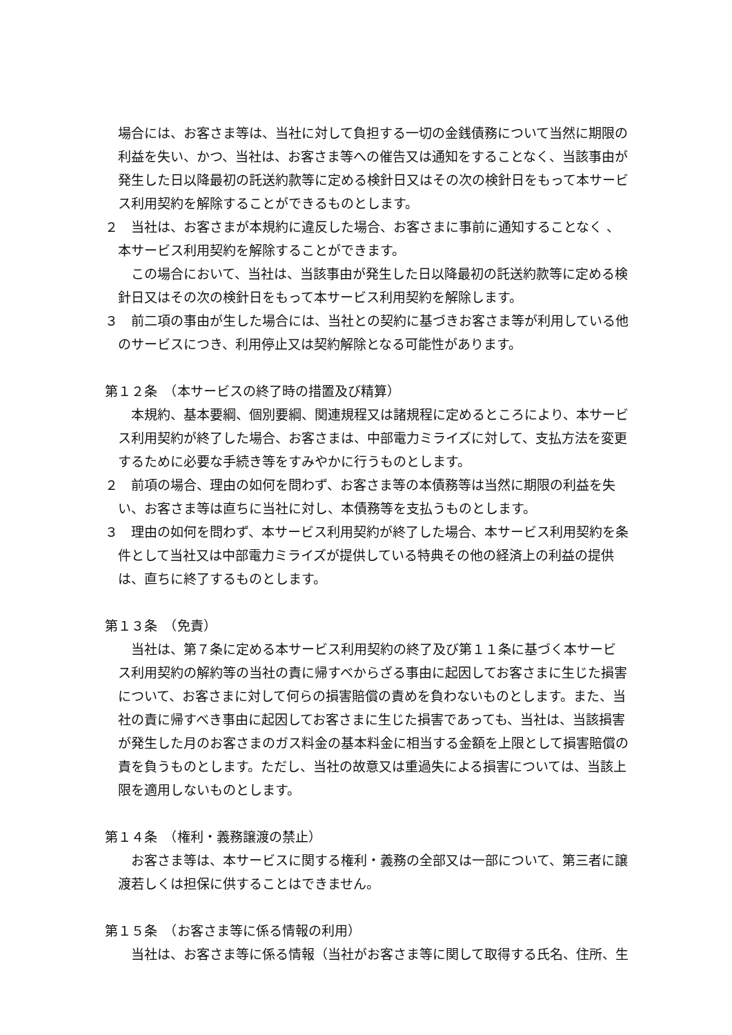場合には、お客さま等は、当社に対して負担する一切の金銭債務について当然に期限の利益を失い、かつ、当社は、お客さま等への催告又は通知をすることなく、当該事由が発生した日以降最初の託送約款等に定める検針日又はその次の検針日をもって本サービス利用契約を解除することができるものとします。
２　当社は、お客さまが本規約に違反した場合、お客さまに事前に通知することなく 、本サービス利用契約を解除することができます。
この場合において、当社は、当該事由が発生した日以降最初の託送約款等に定める検針日又はその次の検針日をもって本サービス利用契約を解除します。
３　前二項の事由が生した場合には、当社との契約に基づきお客さま等が利用している他のサービスにつき、利用停止又は契約解除となる可能性があります。
第１２条　（本サービスの終了時の措置及び精算）
本規約、基本要綱、個別要綱、関連規程又は諸規程に定めるところにより、本サービス利用契約が終了した場合、お客さまは、中部電力ミライズに対して、支払方法を変更するために必要な手続き等をすみやかに行うものとします。
２　前項の場合、理由の如何を問わず、お客さま等の本債務等は当然に期限の利益を失い、お客さま等は直ちに当社に対し、本債務等を支払うものとします。
３　理由の如何を問わず、本サービス利用契約が終了した場合、本サービス利用契約を条件として当社又は中部電力ミライズが提供している特典その他の経済上の利益の提供は、直ちに終了するものとします。
第１３条　（免責）
当社は、第７条に定める本サービス利用契約の終了及び第１１条に基づく本サービス利用契約の解約等の当社の責に帰すべからざる事由に起因してお客さまに生じた損害について、お客さまに対して何らの損害賠償の責めを負わないものとします。また、当社の責に帰すべき事由に起因してお客さまに生じた損害であっても、当社は、当該損害が発生した月のお客さまのガス料金の基本料金に相当する金額を上限として損害賠償の責を負うものとします。ただし、当社の故意又は重過失による損害については、当該上限を適用しないものとします。
第１４条　（権利・義務譲渡の禁止）
お客さま等は、本サービスに関する権利・義務の全部又は一部について、第三者に譲渡若しくは担保に供することはできません。
第１５条　（お客さま等に係る情報の利用）
当社は、お客さま等に係る情報（当社がお客さま等に関して取得する氏名、住所、生